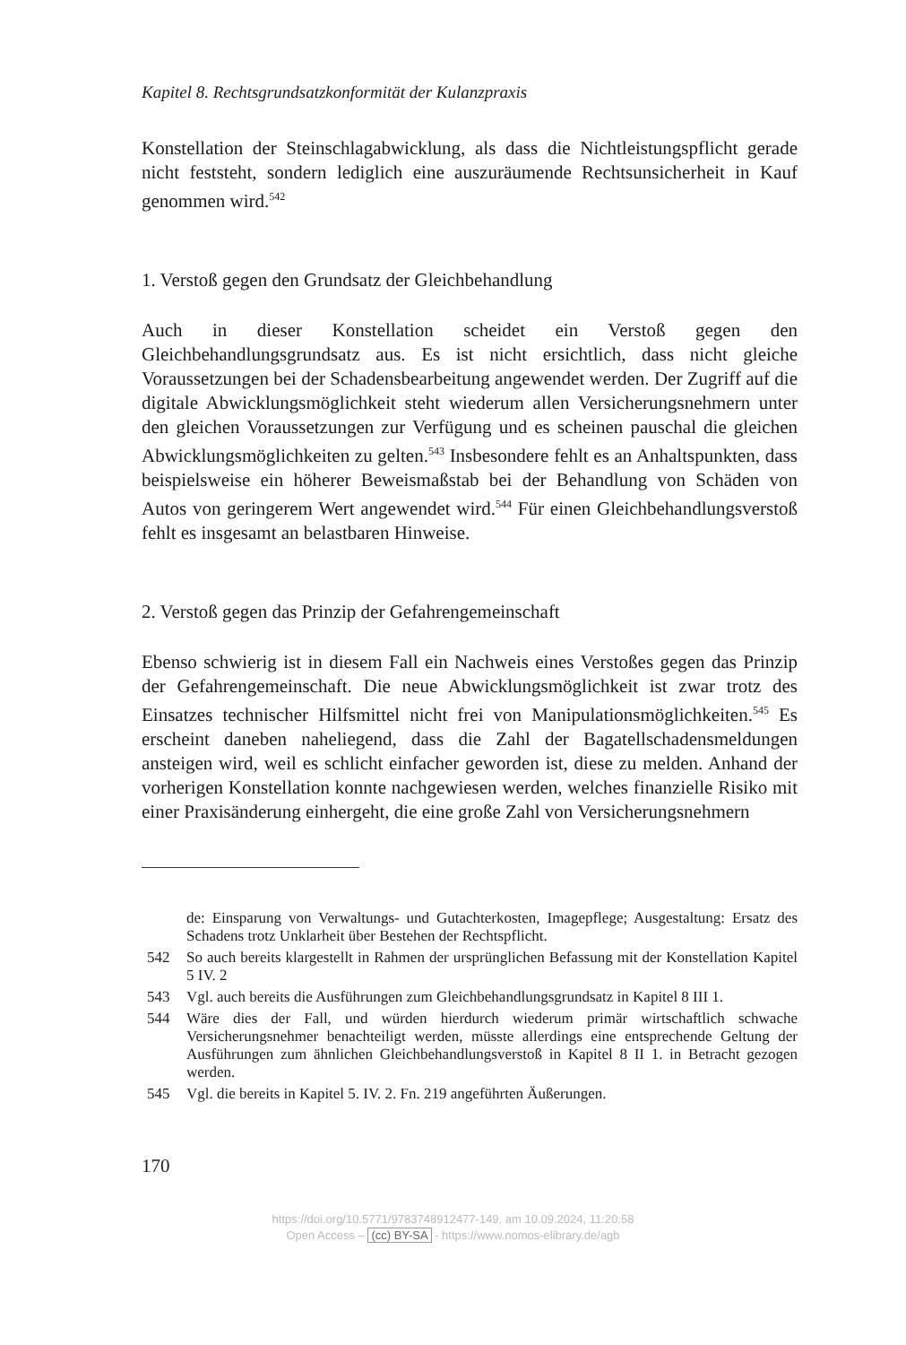Kapitel 8. Rechtsgrundsatzkonformität der Kulanzpraxis
Konstellation der Steinschlagabwicklung, als dass die Nichtleistungspflicht gerade nicht feststeht, sondern lediglich eine auszuräumende Rechtsunsicherheit in Kauf genommen wird.<sup>542</sup>
1. Verstoß gegen den Grundsatz der Gleichbehandlung
Auch in dieser Konstellation scheidet ein Verstoß gegen den Gleichbehandlungsgrundsatz aus. Es ist nicht ersichtlich, dass nicht gleiche Voraussetzungen bei der Schadensbearbeitung angewendet werden. Der Zugriff auf die digitale Abwicklungsmöglichkeit steht wiederum allen Versicherungsnehmern unter den gleichen Voraussetzungen zur Verfügung und es scheinen pauschal die gleichen Abwicklungsmöglichkeiten zu gelten.<sup>543</sup> Insbesondere fehlt es an Anhaltspunkten, dass beispielsweise ein höherer Beweismaßstab bei der Behandlung von Schäden von Autos von geringerem Wert angewendet wird.<sup>544</sup> Für einen Gleichbehandlungsverstoß fehlt es insgesamt an belastbaren Hinweise.
2. Verstoß gegen das Prinzip der Gefahrengemeinschaft
Ebenso schwierig ist in diesem Fall ein Nachweis eines Verstoßes gegen das Prinzip der Gefahrengemeinschaft. Die neue Abwicklungsmöglichkeit ist zwar trotz des Einsatzes technischer Hilfsmittel nicht frei von Manipulationsmöglichkeiten.<sup>545</sup> Es erscheint daneben naheliegend, dass die Zahl der Bagatellschadensmeldungen ansteigen wird, weil es schlicht einfacher geworden ist, diese zu melden. Anhand der vorherigen Konstellation konnte nachgewiesen werden, welches finanzielle Risiko mit einer Praxisänderung einhergeht, die eine große Zahl von Versicherungsnehmern
de: Einsparung von Verwaltungs- und Gutachterkosten, Imagepflege; Ausgestaltung: Ersatz des Schadens trotz Unklarheit über Bestehen der Rechtspflicht.
542 So auch bereits klargestellt in Rahmen der ursprünglichen Befassung mit der Konstellation Kapitel 5 IV. 2
543 Vgl. auch bereits die Ausführungen zum Gleichbehandlungsgrundsatz in Kapitel 8 III 1.
544 Wäre dies der Fall, und würden hierdurch wiederum primär wirtschaftlich schwache Versicherungsnehmer benachteiligt werden, müsste allerdings eine entsprechende Geltung der Ausführungen zum ähnlichen Gleichbehandlungsverstoß in Kapitel 8 II 1. in Betracht gezogen werden.
545 Vgl. die bereits in Kapitel 5. IV. 2. Fn. 219 angeführten Äußerungen.
170
https://doi.org/10.5771/9783748912477-149, am 10.09.2024, 11:20:58
Open Access – (cc) BY-SA - https://www.nomos-elibrary.de/agb